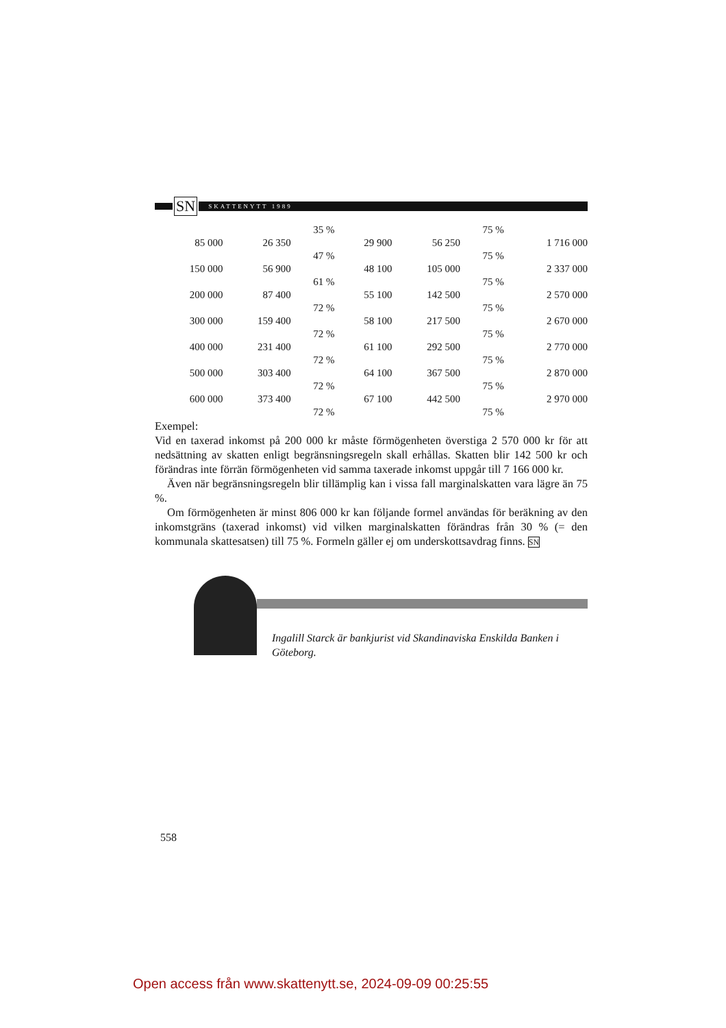SN
SKATTENYTT 1989
| | | 35 % | | | 75 % | |
| 85 000 | 26 350 | | 29 900 | 56 250 | | 1 716 000 |
| | | 47 % | | | 75 % | |
| 150 000 | 56 900 | | 48 100 | 105 000 | | 2 337 000 |
| | | 61 % | | | 75 % | |
| 200 000 | 87 400 | | 55 100 | 142 500 | | 2 570 000 |
| | | 72 % | | | 75 % | |
| 300 000 | 159 400 | | 58 100 | 217 500 | | 2 670 000 |
| | | 72 % | | | 75 % | |
| 400 000 | 231 400 | | 61 100 | 292 500 | | 2 770 000 |
| | | 72 % | | | 75 % | |
| 500 000 | 303 400 | | 64 100 | 367 500 | | 2 870 000 |
| | | 72 % | | | 75 % | |
| 600 000 | 373 400 | | 67 100 | 442 500 | | 2 970 000 |
| | | 72 % | | | 75 % | |
Exempel:
Vid en taxerad inkomst på 200 000 kr måste förmögenheten överstiga 2 570 000 kr för att nedsättning av skatten enligt begränsningsregeln skall erhållas. Skatten blir 142 500 kr och förändras inte förrän förmögenheten vid samma taxerade inkomst uppgår till 7 166 000 kr.
Även när begränsningsregeln blir tillämplig kan i vissa fall marginalskatten vara lägre än 75 %.
Om förmögenheten är minst 806 000 kr kan följande formel användas för beräkning av den inkomstgräns (taxerad inkomst) vid vilken marginalskatten förändras från 30 % (= den kommunala skattesatsen) till 75 %. Formeln gäller ej om underskottsavdrag finns. SN
Ingalill Starck är bankjurist vid Skandinaviska Enskilda Banken i Göteborg.
558
Open access från www.skattenytt.se, 2024-09-09 00:25:55